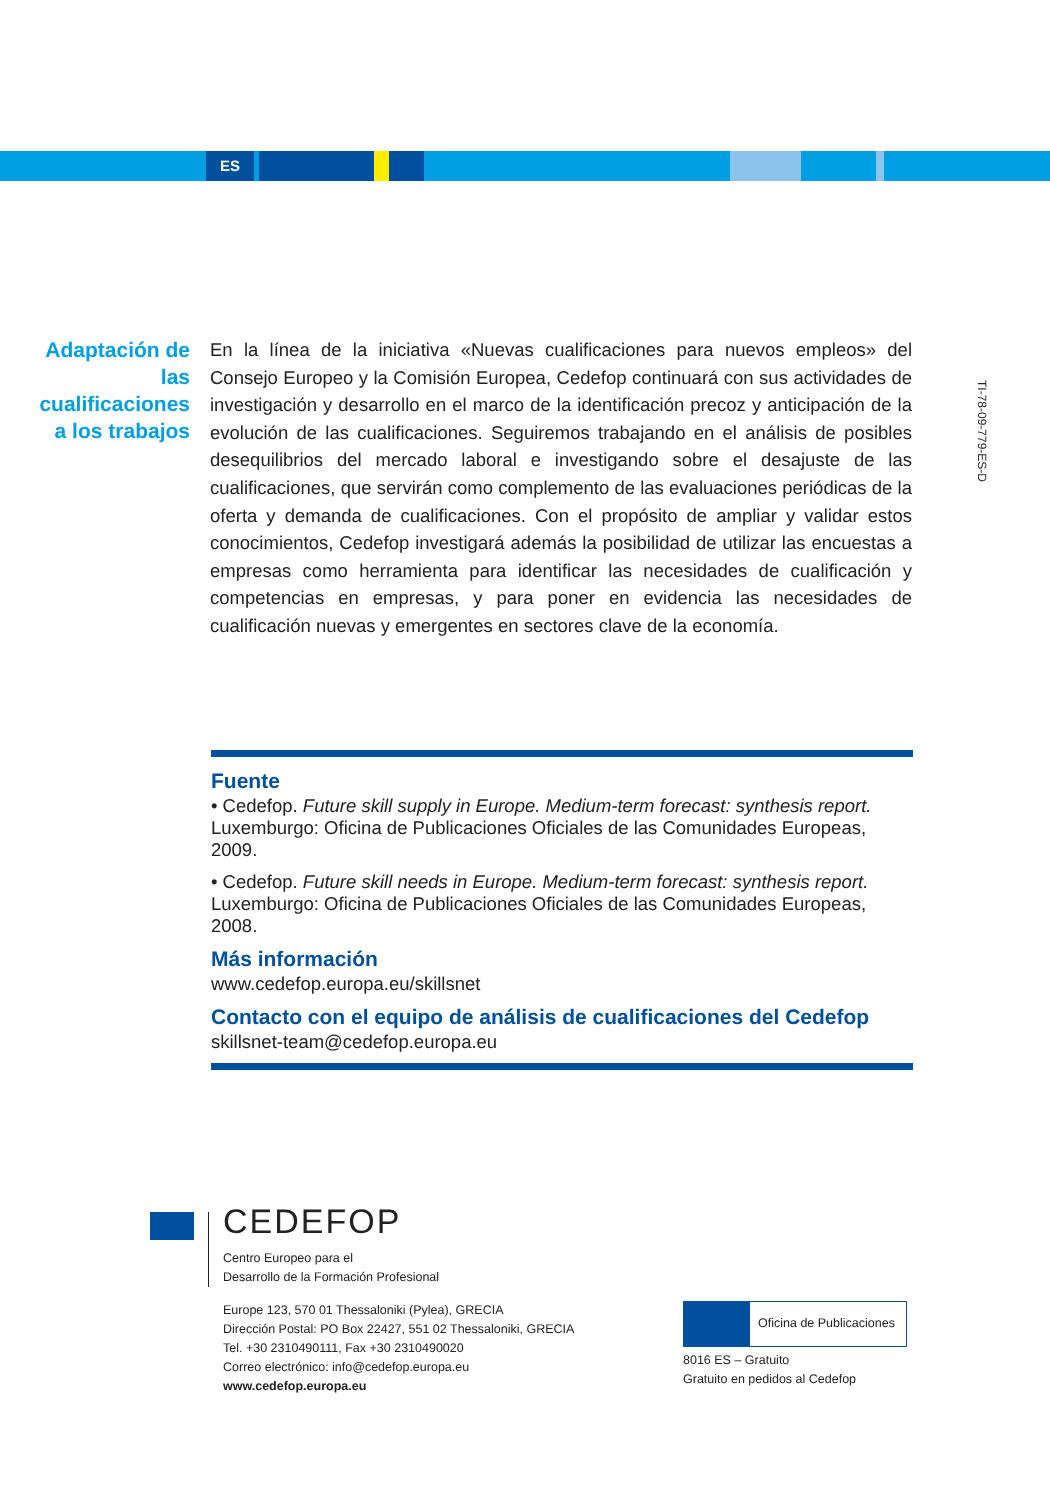ES
Adaptación de las cualificaciones a los trabajos
En la línea de la iniciativa «Nuevas cualificaciones para nuevos empleos» del Consejo Europeo y la Comisión Europea, Cedefop continuará con sus actividades de investigación y desarrollo en el marco de la identificación precoz y anticipación de la evolución de las cualificaciones. Seguiremos trabajando en el análisis de posibles desequilibrios del mercado laboral e investigando sobre el desajuste de las cualificaciones, que servirán como complemento de las evaluaciones periódicas de la oferta y demanda de cualificaciones. Con el propósito de ampliar y validar estos conocimientos, Cedefop investigará además la posibilidad de utilizar las encuestas a empresas como herramienta para identificar las necesidades de cualificación y competencias en empresas, y para poner en evidencia las necesidades de cualificación nuevas y emergentes en sectores clave de la economía.
TI-78-09-779-ES-D
Fuente
• Cedefop. Future skill supply in Europe. Medium-term forecast: synthesis report. Luxemburgo: Oficina de Publicaciones Oficiales de las Comunidades Europeas, 2009.
• Cedefop. Future skill needs in Europe. Medium-term forecast: synthesis report. Luxemburgo: Oficina de Publicaciones Oficiales de las Comunidades Europeas, 2008.
Más información
www.cedefop.europa.eu/skillsnet
Contacto con el equipo de análisis de cualificaciones del Cedefop
skillsnet-team@cedefop.europa.eu
CEDEFOP
Centro Europeo para el
Desarrollo de la Formación Profesional
Europe 123, 570 01 Thessaloniki (Pylea), GRECIA
Dirección Postal: PO Box 22427, 551 02 Thessaloniki, GRECIA
Tel. +30 2310490111, Fax +30 2310490020
Correo electrónico: info@cedefop.europa.eu
www.cedefop.europa.eu
Oficina de Publicaciones
8016 ES – Gratuito
Gratuito en pedidos al Cedefop